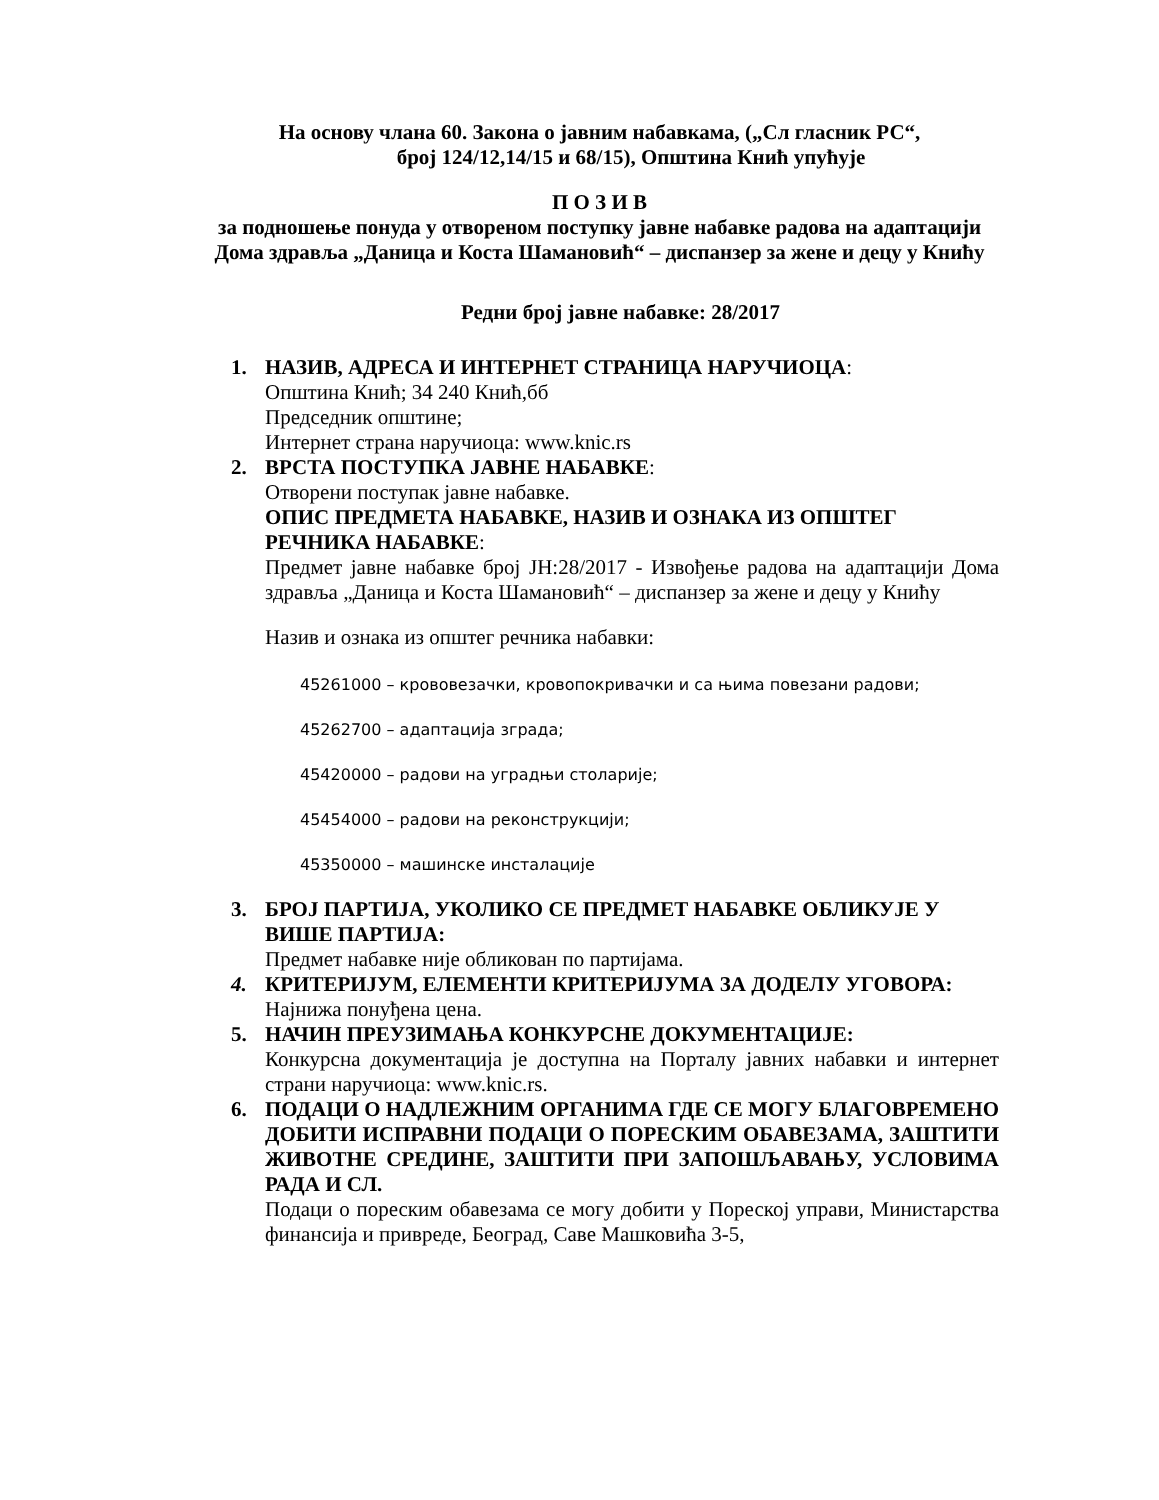На основу члана 60. Закона о јавним набавкама, („Сл гласник РС“,
број 124/12,14/15 и 68/15), Општина Кнић упућује
П О З И В
за подношење понуда у отвореном поступку јавне набавке радова на адаптацији Дома здравља „Даница и Коста Шамановић“ – диспанзер за жене и децу у Книћу
Редни број јавне набавке: 28/2017
1. НАЗИВ, АДРЕСА И ИНТЕРНЕТ СТРАНИЦА НАРУЧИОЦА:
Општина Кнић; 34 240 Кнић,бб
Председник општине;
Интернет страна наручиоца: www.knic.rs
2. ВРСТА ПОСТУПКА ЈАВНЕ НАБАВКЕ:
Отворени поступак јавне набавке.
ОПИС ПРЕДМЕТА НАБАВКЕ, НАЗИВ И ОЗНАКА ИЗ ОПШТЕГ РЕЧНИКА НАБАВКЕ:
Предмет јавне набавке број ЈН:28/2017 - Извођење радова на адаптацији Дома здравља „Даница и Коста Шамановић“ – диспанзер за жене и децу у Книћу
Назив и ознака из општег речника набавки:
45261000 – крововезачки, кровопокривачки и са њима повезани радови;
45262700 – адаптација зграда;
45420000 – радови на уградњи столарије;
45454000 – радови на реконструкцији;
45350000 – машинске инсталације
3. БРОЈ ПАРТИЈА, УКОЛИКО СЕ ПРЕДМЕТ НАБАВКЕ ОБЛИКУЈЕ У ВИШЕ ПАРТИЈА:
Предмет набавке није обликован по партијама.
4. КРИТЕРИЈУМ, ЕЛЕМЕНТИ КРИТЕРИЈУМА ЗА ДОДЕЛУ УГОВОРА:
Најнижа понуђена цена.
5. НАЧИН ПРЕУЗИМАЊА КОНКУРСНЕ ДОКУМЕНТАЦИЈЕ:
Конкурсна документација је доступна на Порталу јавних набавки и интернет страни наручиоца: www.knic.rs.
6. ПОДАЦИ О НАДЛЕЖНИМ ОРГАНИМА ГДЕ СЕ МОГУ БЛАГОВРЕМЕНО ДОБИТИ ИСПРАВНИ ПОДАЦИ О ПОРЕСКИМ ОБАВЕЗАМА, ЗАШТИТИ ЖИВОТНЕ СРЕДИНЕ, ЗАШТИТИ ПРИ ЗАПОШЉАВАЊУ, УСЛОВИМА РАДА И СЛ.
Подаци о пореским обавезама се могу добити у Пореској управи, Министарства финансија и привреде, Београд, Саве Машковића 3-5,